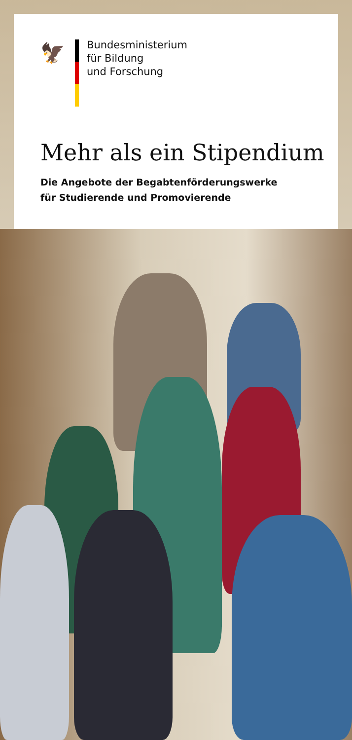🦅
Bundesministerium
für Bildung
und Forschung
Mehr als ein Stipendium
Die Angebote der Begabtenförderungswerke
für Studierende und Promovierende